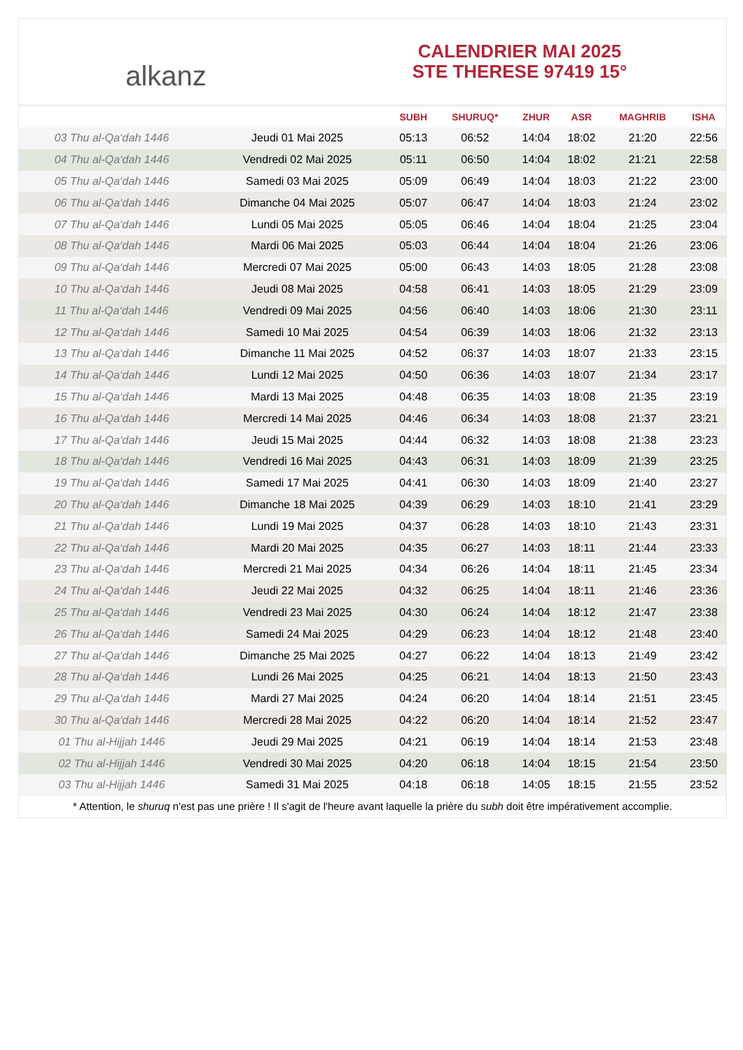alkanz
CALENDRIER MAI 2025
STE THERESE 97419 15°
| | | SUBH | SHURUQ* | ZHUR | ASR | MAGHRIB | ISHA |
| --- | --- | --- | --- | --- | --- | --- | --- |
| 03 Thu al-Qa‘dah 1446 | Jeudi 01 Mai 2025 | 05:13 | 06:52 | 14:04 | 18:02 | 21:20 | 22:56 |
| 04 Thu al-Qa‘dah 1446 | Vendredi 02 Mai 2025 | 05:11 | 06:50 | 14:04 | 18:02 | 21:21 | 22:58 |
| 05 Thu al-Qa‘dah 1446 | Samedi 03 Mai 2025 | 05:09 | 06:49 | 14:04 | 18:03 | 21:22 | 23:00 |
| 06 Thu al-Qa‘dah 1446 | Dimanche 04 Mai 2025 | 05:07 | 06:47 | 14:04 | 18:03 | 21:24 | 23:02 |
| 07 Thu al-Qa‘dah 1446 | Lundi 05 Mai 2025 | 05:05 | 06:46 | 14:04 | 18:04 | 21:25 | 23:04 |
| 08 Thu al-Qa‘dah 1446 | Mardi 06 Mai 2025 | 05:03 | 06:44 | 14:04 | 18:04 | 21:26 | 23:06 |
| 09 Thu al-Qa‘dah 1446 | Mercredi 07 Mai 2025 | 05:00 | 06:43 | 14:03 | 18:05 | 21:28 | 23:08 |
| 10 Thu al-Qa‘dah 1446 | Jeudi 08 Mai 2025 | 04:58 | 06:41 | 14:03 | 18:05 | 21:29 | 23:09 |
| 11 Thu al-Qa‘dah 1446 | Vendredi 09 Mai 2025 | 04:56 | 06:40 | 14:03 | 18:06 | 21:30 | 23:11 |
| 12 Thu al-Qa‘dah 1446 | Samedi 10 Mai 2025 | 04:54 | 06:39 | 14:03 | 18:06 | 21:32 | 23:13 |
| 13 Thu al-Qa‘dah 1446 | Dimanche 11 Mai 2025 | 04:52 | 06:37 | 14:03 | 18:07 | 21:33 | 23:15 |
| 14 Thu al-Qa‘dah 1446 | Lundi 12 Mai 2025 | 04:50 | 06:36 | 14:03 | 18:07 | 21:34 | 23:17 |
| 15 Thu al-Qa‘dah 1446 | Mardi 13 Mai 2025 | 04:48 | 06:35 | 14:03 | 18:08 | 21:35 | 23:19 |
| 16 Thu al-Qa‘dah 1446 | Mercredi 14 Mai 2025 | 04:46 | 06:34 | 14:03 | 18:08 | 21:37 | 23:21 |
| 17 Thu al-Qa‘dah 1446 | Jeudi 15 Mai 2025 | 04:44 | 06:32 | 14:03 | 18:08 | 21:38 | 23:23 |
| 18 Thu al-Qa‘dah 1446 | Vendredi 16 Mai 2025 | 04:43 | 06:31 | 14:03 | 18:09 | 21:39 | 23:25 |
| 19 Thu al-Qa‘dah 1446 | Samedi 17 Mai 2025 | 04:41 | 06:30 | 14:03 | 18:09 | 21:40 | 23:27 |
| 20 Thu al-Qa‘dah 1446 | Dimanche 18 Mai 2025 | 04:39 | 06:29 | 14:03 | 18:10 | 21:41 | 23:29 |
| 21 Thu al-Qa‘dah 1446 | Lundi 19 Mai 2025 | 04:37 | 06:28 | 14:03 | 18:10 | 21:43 | 23:31 |
| 22 Thu al-Qa‘dah 1446 | Mardi 20 Mai 2025 | 04:35 | 06:27 | 14:03 | 18:11 | 21:44 | 23:33 |
| 23 Thu al-Qa‘dah 1446 | Mercredi 21 Mai 2025 | 04:34 | 06:26 | 14:04 | 18:11 | 21:45 | 23:34 |
| 24 Thu al-Qa‘dah 1446 | Jeudi 22 Mai 2025 | 04:32 | 06:25 | 14:04 | 18:11 | 21:46 | 23:36 |
| 25 Thu al-Qa‘dah 1446 | Vendredi 23 Mai 2025 | 04:30 | 06:24 | 14:04 | 18:12 | 21:47 | 23:38 |
| 26 Thu al-Qa‘dah 1446 | Samedi 24 Mai 2025 | 04:29 | 06:23 | 14:04 | 18:12 | 21:48 | 23:40 |
| 27 Thu al-Qa‘dah 1446 | Dimanche 25 Mai 2025 | 04:27 | 06:22 | 14:04 | 18:13 | 21:49 | 23:42 |
| 28 Thu al-Qa‘dah 1446 | Lundi 26 Mai 2025 | 04:25 | 06:21 | 14:04 | 18:13 | 21:50 | 23:43 |
| 29 Thu al-Qa‘dah 1446 | Mardi 27 Mai 2025 | 04:24 | 06:20 | 14:04 | 18:14 | 21:51 | 23:45 |
| 30 Thu al-Qa‘dah 1446 | Mercredi 28 Mai 2025 | 04:22 | 06:20 | 14:04 | 18:14 | 21:52 | 23:47 |
| 01 Thu al-Hijjah 1446 | Jeudi 29 Mai 2025 | 04:21 | 06:19 | 14:04 | 18:14 | 21:53 | 23:48 |
| 02 Thu al-Hijjah 1446 | Vendredi 30 Mai 2025 | 04:20 | 06:18 | 14:04 | 18:15 | 21:54 | 23:50 |
| 03 Thu al-Hijjah 1446 | Samedi 31 Mai 2025 | 04:18 | 06:18 | 14:05 | 18:15 | 21:55 | 23:52 |
* Attention, le shuruq n'est pas une prière ! Il s'agit de l'heure avant laquelle la prière du subh doit être impérativement accomplie.